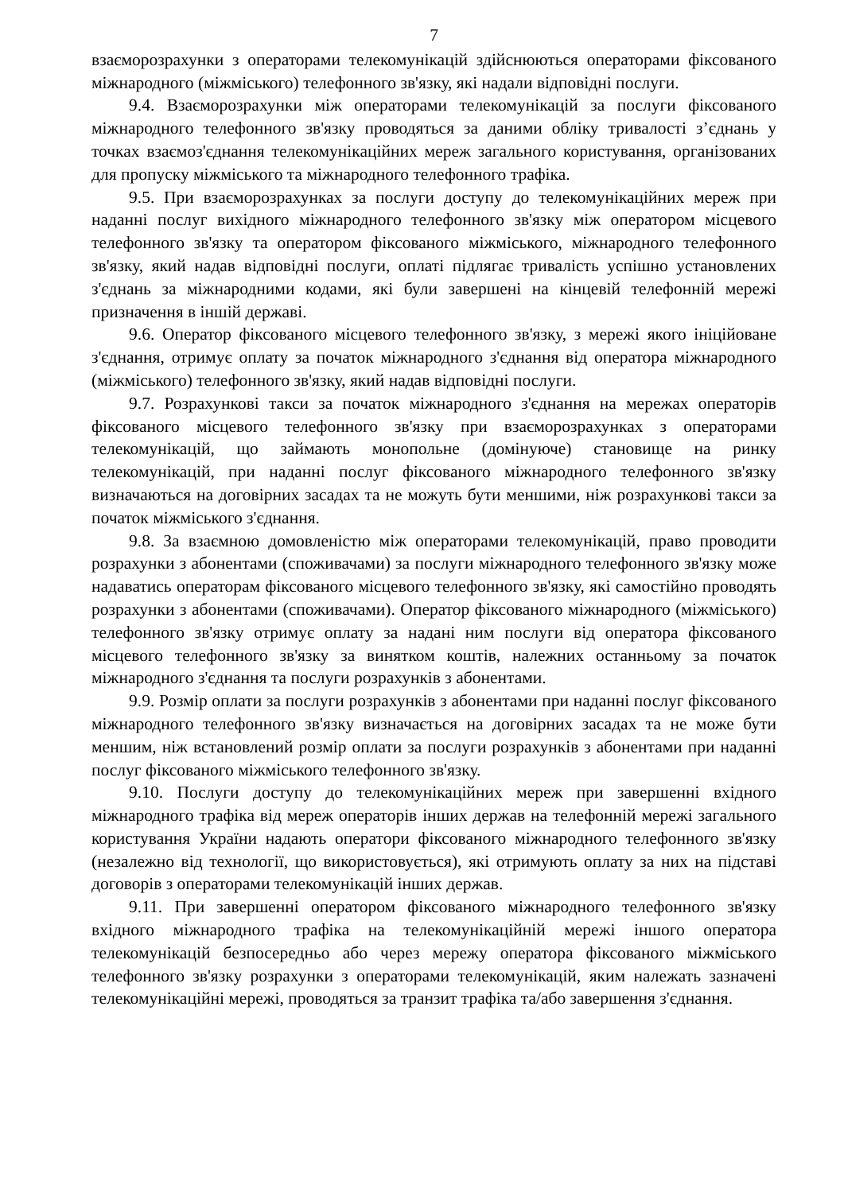7
взаєморозрахунки з операторами телекомунікацій здійснюються операторами фіксованого міжнародного (міжміського) телефонного зв'язку, які надали відповідні послуги.
9.4. Взаєморозрахунки між операторами телекомунікацій за послуги фіксованого міжнародного телефонного зв'язку проводяться за даними обліку тривалості з’єднань у точках взаємоз'єднання телекомунікаційних мереж загального користування, організованих для пропуску міжміського та міжнародного телефонного трафіка.
9.5. При взаєморозрахунках за послуги доступу до телекомунікаційних мереж при наданні послуг вихідного міжнародного телефонного зв'язку між оператором місцевого телефонного зв'язку та оператором фіксованого міжміського, міжнародного телефонного зв'язку, який надав відповідні послуги, оплаті підлягає тривалість успішно установлених з'єднань за міжнародними кодами, які були завершені на кінцевій телефонній мережі призначення в іншій державі.
9.6. Оператор фіксованого місцевого телефонного зв'язку, з мережі якого ініційоване з'єднання, отримує оплату за початок міжнародного з'єднання від оператора міжнародного (міжміського) телефонного зв'язку, який надав відповідні послуги.
9.7. Розрахункові такси за початок міжнародного з'єднання на мережах операторів фіксованого місцевого телефонного зв'язку при взаєморозрахунках з операторами телекомунікацій, що займають монопольне (домінуюче) становище на ринку телекомунікацій, при наданні послуг фіксованого міжнародного телефонного зв'язку визначаються на договірних засадах та не можуть бути меншими, ніж розрахункові такси за початок міжміського з'єднання.
9.8. За взаємною домовленістю між операторами телекомунікацій, право проводити розрахунки з абонентами (споживачами) за послуги міжнародного телефонного зв'язку може надаватись операторам фіксованого місцевого телефонного зв'язку, які самостійно проводять розрахунки з абонентами (споживачами). Оператор фіксованого міжнародного (міжміського) телефонного зв'язку отримує оплату за надані ним послуги від оператора фіксованого місцевого телефонного зв'язку за винятком коштів, належних останньому за початок міжнародного з'єднання та послуги розрахунків з абонентами.
9.9. Розмір оплати за послуги розрахунків з абонентами при наданні послуг фіксованого міжнародного телефонного зв'язку визначається на договірних засадах та не може бути меншим, ніж встановлений розмір оплати за послуги розрахунків з абонентами при наданні послуг фіксованого міжміського телефонного зв'язку.
9.10. Послуги доступу до телекомунікаційних мереж при завершенні вхідного міжнародного трафіка від мереж операторів інших держав на телефонній мережі загального користування України надають оператори фіксованого міжнародного телефонного зв'язку (незалежно від технології, що використовується), які отримують оплату за них на підставі договорів з операторами телекомунікацій інших держав.
9.11. При завершенні оператором фіксованого міжнародного телефонного зв'язку вхідного міжнародного трафіка на телекомунікаційній мережі іншого оператора телекомунікацій безпосередньо або через мережу оператора фіксованого міжміського телефонного зв'язку розрахунки з операторами телекомунікацій, яким належать зазначені телекомунікаційні мережі, проводяться за транзит трафіка та/або завершення з'єднання.